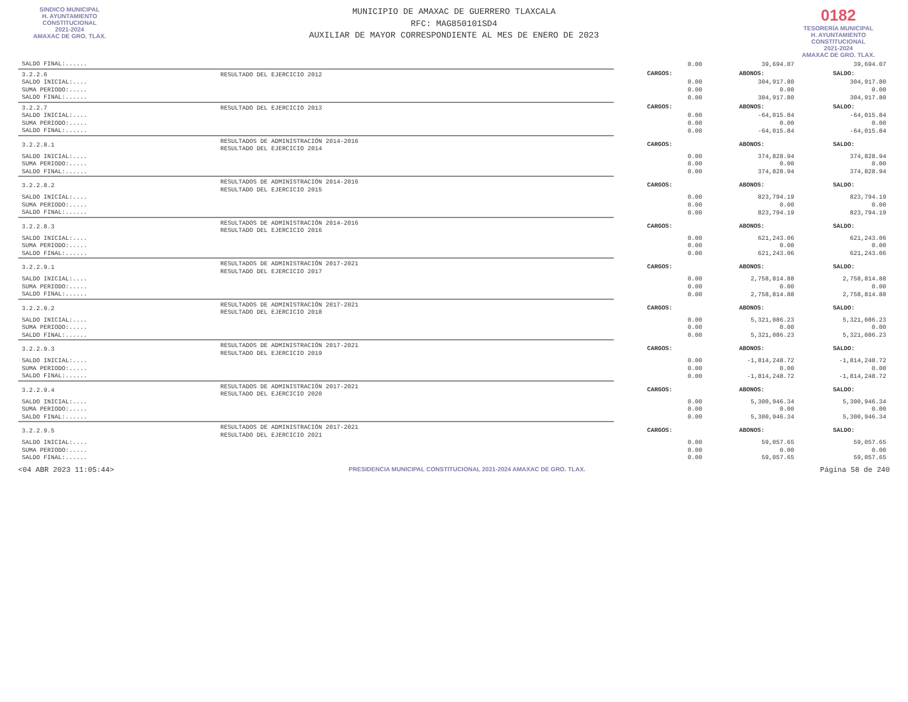SINDICO MUNICIPAL
H. AYUNTAMIENTO
CONSTITUCIONAL
2021-2024
AMAXAC DE GRO. TLAX.
MUNICIPIO DE AMAXAC DE GUERRERO TLAXCALA
RFC: MAG850101SD4
AUXILIAR DE MAYOR CORRESPONDIENTE AL MES DE ENERO DE 2023
0182
TESORERÍA MUNICIPAL
H. AYUNTAMIENTO
CONSTITUCIONAL
2021-2024
AMAXAC DE GRO. TLAX.
| SALDO FINAL:...... | | 0.00 | 39,694.07 | 39,694.07 |
| 3.2.2.6 | RESULTADO DEL EJERCICIO 2012 | CARGOS: | ABONOS: | SALDO: |
| SALDO INICIAL:.... | | 0.00 | 304,917.80 | 304,917.80 |
| SUMA PERIODO:..... | | 0.00 | 0.00 | 0.00 |
| SALDO FINAL:...... | | 0.00 | 304,917.80 | 304,917.80 |
| 3.2.2.7 | RESULTADO DEL EJERCICIO 2013 | CARGOS: | ABONOS: | SALDO: |
| SALDO INICIAL:.... | | 0.00 | -64,015.84 | -64,015.84 |
| SUMA PERIODO:..... | | 0.00 | 0.00 | 0.00 |
| SALDO FINAL:...... | | 0.00 | -64,015.84 | -64,015.84 |
| 3.2.2.8.1 | RESULTADOS DE ADMINISTRACIÓN 2014-2016 RESULTADO DEL EJERCICIO 2014 | CARGOS: | ABONOS: | SALDO: |
| SALDO INICIAL:.... | | 0.00 | 374,828.94 | 374,828.94 |
| SUMA PERIODO:..... | | 0.00 | 0.00 | 0.00 |
| SALDO FINAL:...... | | 0.00 | 374,828.94 | 374,828.94 |
| 3.2.2.8.2 | RESULTADOS DE ADMINISTRACIÓN 2014-2016 RESULTADO DEL EJERCICIO 2015 | CARGOS: | ABONOS: | SALDO: |
| SALDO INICIAL:.... | | 0.00 | 823,794.19 | 823,794.19 |
| SUMA PERIODO:..... | | 0.00 | 0.00 | 0.00 |
| SALDO FINAL:...... | | 0.00 | 823,794.19 | 823,794.19 |
| 3.2.2.8.3 | RESULTADOS DE ADMINISTRACIÓN 2014-2016 RESULTADO DEL EJERCICIO 2016 | CARGOS: | ABONOS: | SALDO: |
| SALDO INICIAL:.... | | 0.00 | 621,243.06 | 621,243.06 |
| SUMA PERIODO:..... | | 0.00 | 0.00 | 0.00 |
| SALDO FINAL:...... | | 0.00 | 621,243.06 | 621,243.06 |
| 3.2.2.9.1 | RESULTADOS DE ADMINISTRACIÓN 2017-2021 RESULTADO DEL EJERCICIO 2017 | CARGOS: | ABONOS: | SALDO: |
| SALDO INICIAL:.... | | 0.00 | 2,758,814.88 | 2,758,814.88 |
| SUMA PERIODO:..... | | 0.00 | 0.00 | 0.00 |
| SALDO FINAL:...... | | 0.00 | 2,758,814.88 | 2,758,814.88 |
| 3.2.2.9.2 | RESULTADOS DE ADMINISTRACIÓN 2017-2021 RESULTADO DEL EJERCICIO 2018 | CARGOS: | ABONOS: | SALDO: |
| SALDO INICIAL:.... | | 0.00 | 5,321,086.23 | 5,321,086.23 |
| SUMA PERIODO:..... | | 0.00 | 0.00 | 0.00 |
| SALDO FINAL:...... | | 0.00 | 5,321,086.23 | 5,321,086.23 |
| 3.2.2.9.3 | RESULTADOS DE ADMINISTRACIÓN 2017-2021 RESULTADO DEL EJERCICIO 2019 | CARGOS: | ABONOS: | SALDO: |
| SALDO INICIAL:.... | | 0.00 | -1,814,248.72 | -1,814,248.72 |
| SUMA PERIODO:..... | | 0.00 | 0.00 | 0.00 |
| SALDO FINAL:...... | | 0.00 | -1,814,248.72 | -1,814,248.72 |
| 3.2.2.9.4 | RESULTADOS DE ADMINISTRACIÓN 2017-2021 RESULTADO DEL EJERCICIO 2020 | CARGOS: | ABONOS: | SALDO: |
| SALDO INICIAL:.... | | 0.00 | 5,300,946.34 | 5,300,946.34 |
| SUMA PERIODO:..... | | 0.00 | 0.00 | 0.00 |
| SALDO FINAL:...... | | 0.00 | 5,300,946.34 | 5,300,946.34 |
| 3.2.2.9.5 | RESULTADOS DE ADMINISTRACIÓN 2017-2021 RESULTADO DEL EJERCICIO 2021 | CARGOS: | ABONOS: | SALDO: |
| SALDO INICIAL:.... | | 0.00 | 59,057.65 | 59,057.65 |
| SUMA PERIODO:..... | | 0.00 | 0.00 | 0.00 |
| SALDO FINAL:...... | | 0.00 | 59,057.65 | 59,057.65 |
<04 ABR 2023 11:05:44> PRESIDENCIA MUNICIPAL CONSTITUCIONAL 2021-2024 AMAXAC DE GRO. TLAX. Página 58 de 240